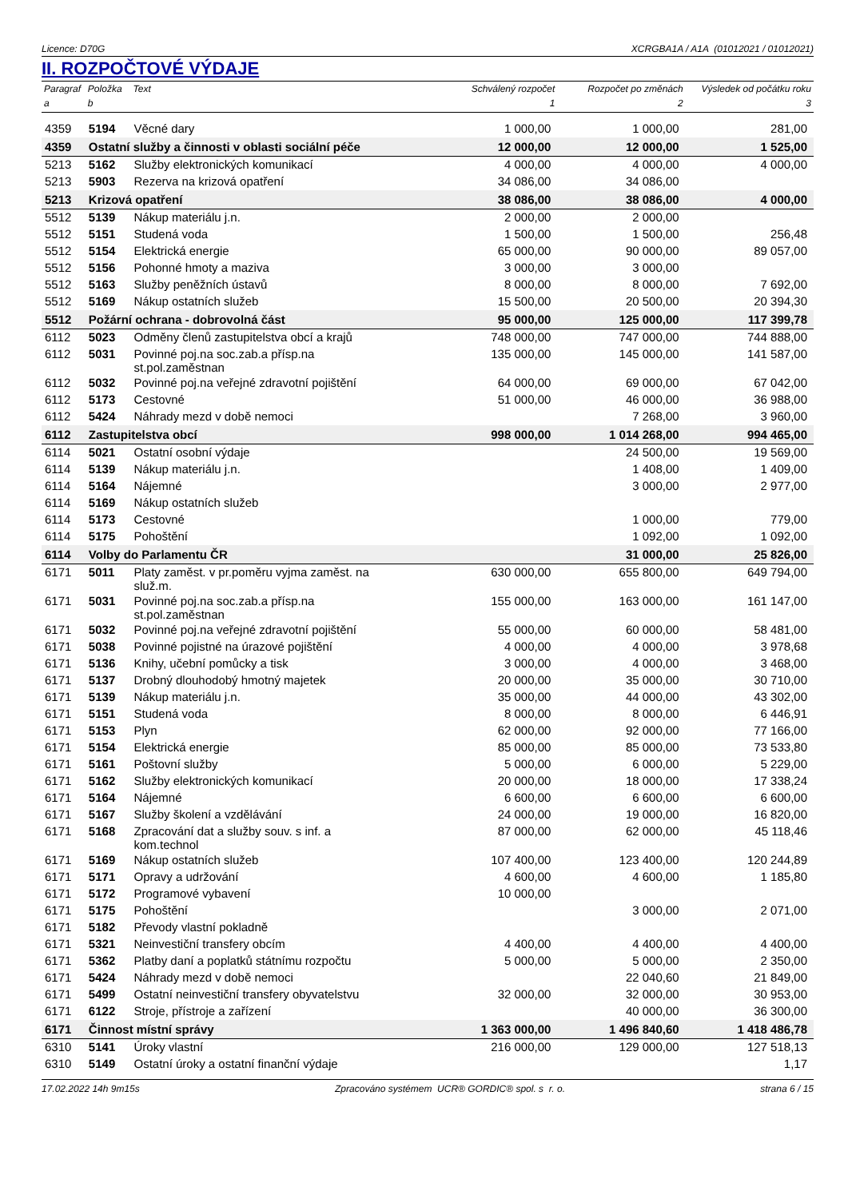Licence: D70G XCRGBA1A / A1A (01012021 / 01012021)
II. ROZPOČTOVÉ VÝDAJE
| Paragraf | Položka | Text | Schválený rozpočet | Rozpočet po změnách | Výsledek od počátku roku |
| --- | --- | --- | --- | --- | --- |
| a | b | | 1 | 2 | 3 |
| 4359 | 5194 | Věcné dary | 1 000,00 | 1 000,00 | 281,00 |
| 4359 | Ostatní služby a činnosti v oblasti sociální péče | | 12 000,00 | 12 000,00 | 1 525,00 |
| 5213 | 5162 | Služby elektronických komunikací | 4 000,00 | 4 000,00 | 4 000,00 |
| 5213 | 5903 | Rezerva na krizová opatření | 34 086,00 | 34 086,00 | |
| 5213 | Krizová opatření | | 38 086,00 | 38 086,00 | 4 000,00 |
| 5512 | 5139 | Nákup materiálu j.n. | 2 000,00 | 2 000,00 | |
| 5512 | 5151 | Studená voda | 1 500,00 | 1 500,00 | 256,48 |
| 5512 | 5154 | Elektrická energie | 65 000,00 | 90 000,00 | 89 057,00 |
| 5512 | 5156 | Pohonné hmoty a maziva | 3 000,00 | 3 000,00 | |
| 5512 | 5163 | Služby peněžních ústavů | 8 000,00 | 8 000,00 | 7 692,00 |
| 5512 | 5169 | Nákup ostatních služeb | 15 500,00 | 20 500,00 | 20 394,30 |
| 5512 | Požární ochrana - dobrovolná část | | 95 000,00 | 125 000,00 | 117 399,78 |
| 6112 | 5023 | Odměny členů zastupitelstva obcí a krajů | 748 000,00 | 747 000,00 | 744 888,00 |
| 6112 | 5031 | Povinné poj.na soc.zab.a přísp.na st.pol.zaměstnan | 135 000,00 | 145 000,00 | 141 587,00 |
| 6112 | 5032 | Povinné poj.na veřejné zdravotní pojištění | 64 000,00 | 69 000,00 | 67 042,00 |
| 6112 | 5173 | Cestovné | 51 000,00 | 46 000,00 | 36 988,00 |
| 6112 | 5424 | Náhrady mezd v době nemoci | | 7 268,00 | 3 960,00 |
| 6112 | Zastupitelstva obcí | | 998 000,00 | 1 014 268,00 | 994 465,00 |
| 6114 | 5021 | Ostatní osobní výdaje | | 24 500,00 | 19 569,00 |
| 6114 | 5139 | Nákup materiálu j.n. | | 1 408,00 | 1 409,00 |
| 6114 | 5164 | Nájemné | | 3 000,00 | 2 977,00 |
| 6114 | 5169 | Nákup ostatních služeb | | | |
| 6114 | 5173 | Cestovné | | 1 000,00 | 779,00 |
| 6114 | 5175 | Pohoštění | | 1 092,00 | 1 092,00 |
| 6114 | Volby do Parlamentu ČR | | | 31 000,00 | 25 826,00 |
| 6171 | 5011 | Platy zaměst. v pr.poměru vyjma zaměst. na služ.m. | 630 000,00 | 655 800,00 | 649 794,00 |
| 6171 | 5031 | Povinné poj.na soc.zab.a přísp.na st.pol.zaměstnan | 155 000,00 | 163 000,00 | 161 147,00 |
| 6171 | 5032 | Povinné poj.na veřejné zdravotní pojištění | 55 000,00 | 60 000,00 | 58 481,00 |
| 6171 | 5038 | Povinné pojistné na úrazové pojištění | 4 000,00 | 4 000,00 | 3 978,68 |
| 6171 | 5136 | Knihy, učební pomůcky a tisk | 3 000,00 | 4 000,00 | 3 468,00 |
| 6171 | 5137 | Drobný dlouhodobý hmotný majetek | 20 000,00 | 35 000,00 | 30 710,00 |
| 6171 | 5139 | Nákup materiálu j.n. | 35 000,00 | 44 000,00 | 43 302,00 |
| 6171 | 5151 | Studená voda | 8 000,00 | 8 000,00 | 6 446,91 |
| 6171 | 5153 | Plyn | 62 000,00 | 92 000,00 | 77 166,00 |
| 6171 | 5154 | Elektrická energie | 85 000,00 | 85 000,00 | 73 533,80 |
| 6171 | 5161 | Poštovní služby | 5 000,00 | 6 000,00 | 5 229,00 |
| 6171 | 5162 | Služby elektronických komunikací | 20 000,00 | 18 000,00 | 17 338,24 |
| 6171 | 5164 | Nájemné | 6 600,00 | 6 600,00 | 6 600,00 |
| 6171 | 5167 | Služby školení a vzdělávání | 24 000,00 | 19 000,00 | 16 820,00 |
| 6171 | 5168 | Zpracování dat a služby souv. s inf. a kom.technol | 87 000,00 | 62 000,00 | 45 118,46 |
| 6171 | 5169 | Nákup ostatních služeb | 107 400,00 | 123 400,00 | 120 244,89 |
| 6171 | 5171 | Opravy a udržování | 4 600,00 | 4 600,00 | 1 185,80 |
| 6171 | 5172 | Programové vybavení | 10 000,00 | | |
| 6171 | 5175 | Pohoštění | | 3 000,00 | 2 071,00 |
| 6171 | 5182 | Převody vlastní pokladně | | | |
| 6171 | 5321 | Neinvestiční transfery obcím | 4 400,00 | 4 400,00 | 4 400,00 |
| 6171 | 5362 | Platby daní a poplatků státnímu rozpočtu | 5 000,00 | 5 000,00 | 2 350,00 |
| 6171 | 5424 | Náhrady mezd v době nemoci | | 22 040,60 | 21 849,00 |
| 6171 | 5499 | Ostatní neinvestiční transfery obyvatelstvu | 32 000,00 | 32 000,00 | 30 953,00 |
| 6171 | 6122 | Stroje, přístroje a zařízení | | 40 000,00 | 36 300,00 |
| 6171 | Činnost místní správy | | 1 363 000,00 | 1 496 840,60 | 1 418 486,78 |
| 6310 | 5141 | Úroky vlastní | 216 000,00 | 129 000,00 | 127 518,13 |
| 6310 | 5149 | Ostatní úroky a ostatní finanční výdaje | | | 1,17 |
17.02.2022 14h 9m15s Zpracováno systémem UCR® GORDIC® spol. s r. o. strana 6 / 15